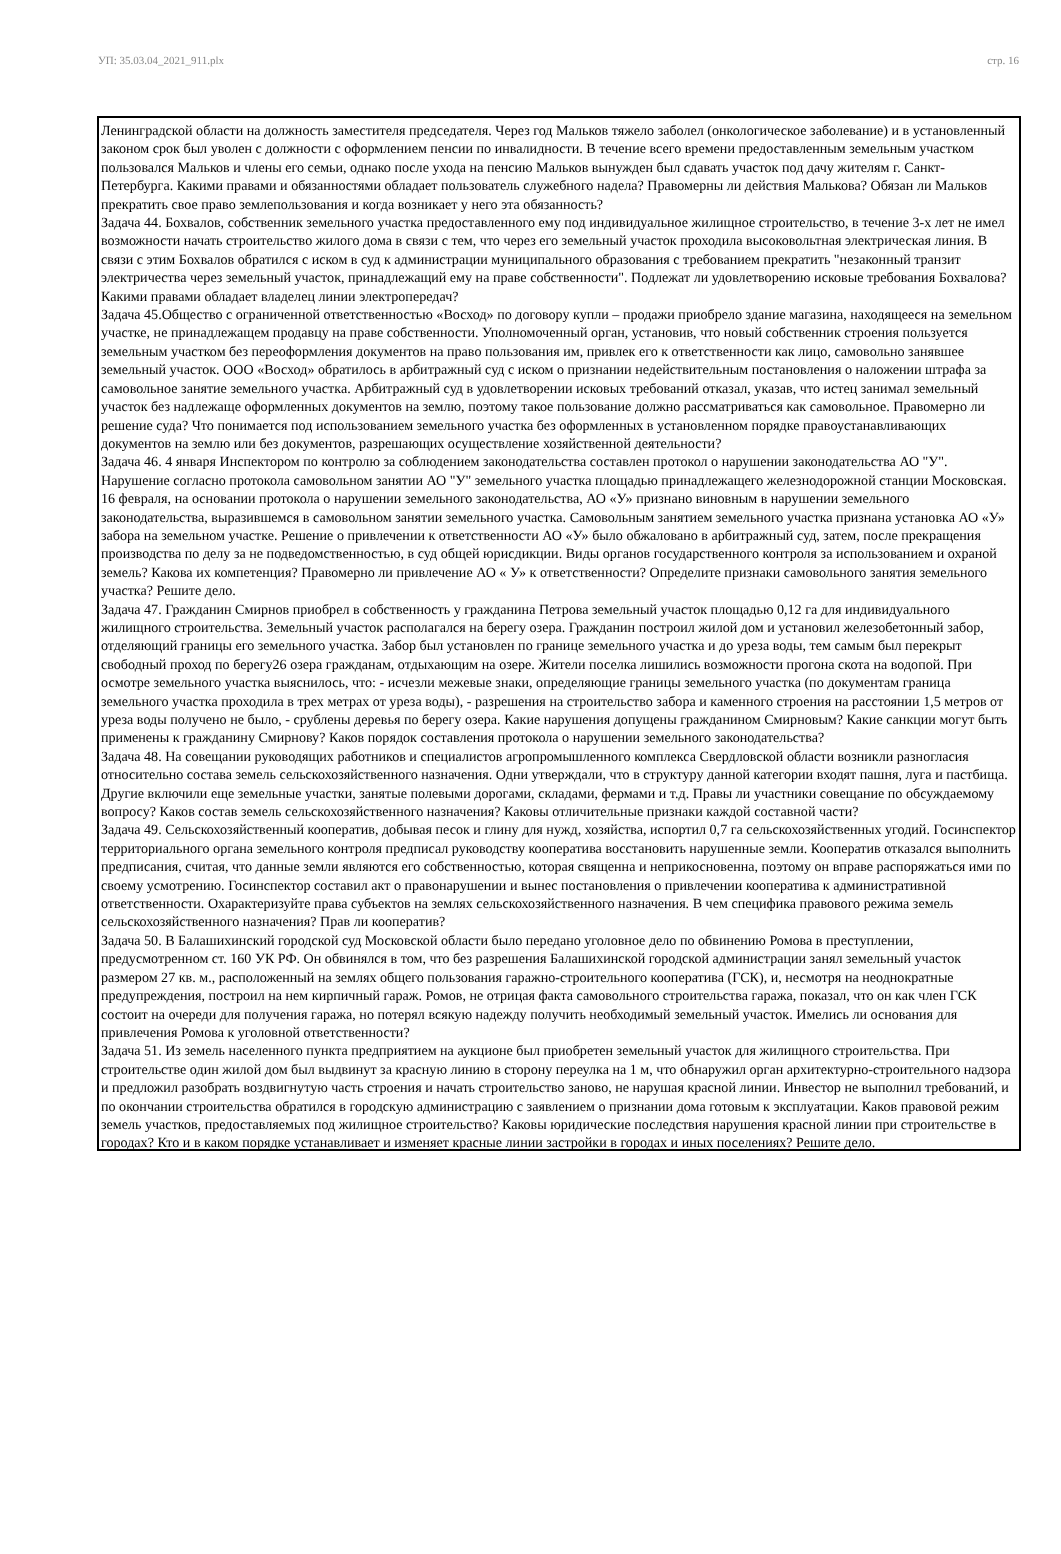УП: 35.03.04_2021_911.plx стр. 16
Ленинградской области на должность заместителя председателя. Через год Мальков тяжело заболел (онкологическое заболевание) и в установленный законом срок был уволен с должности с оформлением пенсии по инвалидности. В течение всего времени предоставленным земельным участком пользовался Мальков и члены его семьи, однако после ухода на пенсию Мальков вынужден был сдавать участок под дачу жителям г. Санкт-Петербурга. Какими правами и обязанностями обладает пользователь служебного надела? Правомерны ли действия Малькова? Обязан ли Мальков прекратить свое право землепользования и когда возникает у него эта обязанность?
Задача 44. Бохвалов, собственник земельного участка предоставленного ему под индивидуальное жилищное строительство, в течение 3-х лет не имел возможности начать строительство жилого дома в связи с тем, что через его земельный участок проходила высоковольтная электрическая линия. В связи с этим Бохвалов обратился с иском в суд к администрации муниципального образования с требованием прекратить "незаконный транзит электричества через земельный участок, принадлежащий ему на праве собственности". Подлежат ли удовлетворению исковые требования Бохвалова? Какими правами обладает владелец линии электропередач?
Задача 45.Общество с ограниченной ответственностью «Восход» по договору купли – продажи приобрело здание магазина, находящееся на земельном участке, не принадлежащем продавцу на праве собственности. Уполномоченный орган, установив, что новый собственник строения пользуется земельным участком без переоформления документов на право пользования им, привлек его к ответственности как лицо, самовольно занявшее земельный участок. ООО «Восход» обратилось в арбитражный суд с иском о признании недействительным постановления о наложении штрафа за самовольное занятие земельного участка. Арбитражный суд в удовлетворении исковых требований отказал, указав, что истец занимал земельный участок без надлежаще оформленных документов на землю, поэтому такое пользование должно рассматриваться как самовольное. Правомерно ли решение суда? Что понимается под использованием земельного участка без оформленных в установленном порядке правоустанавливающих документов на землю или без документов, разрешающих осуществление хозяйственной деятельности?
Задача 46. 4 января Инспектором по контролю за соблюдением законодательства составлен протокол о нарушении законодательства АО "У". Нарушение согласно протокола самовольном занятии АО "У" земельного участка площадью принадлежащего железнодорожной станции Московская. 16 февраля, на основании протокола о нарушении земельного законодательства, АО «У» признано виновным в нарушении земельного законодательства, выразившемся в самовольном занятии земельного участка. Самовольным занятием земельного участка признана установка АО «У» забора на земельном участке. Решение о привлечении к ответственности АО «У» было обжаловано в арбитражный суд, затем, после прекращения производства по делу за не подведомственностью, в суд общей юрисдикции. Виды органов государственного контроля за использованием и охраной земель? Какова их компетенция? Правомерно ли привлечение АО « У» к ответственности? Определите признаки самовольного занятия земельного участка? Решите дело.
Задача 47. Гражданин Смирнов приобрел в собственность у гражданина Петрова земельный участок площадью 0,12 га для индивидуального жилищного строительства. Земельный участок располагался на берегу озера. Гражданин построил жилой дом и установил железобетонный забор, отделяющий границы его земельного участка. Забор был установлен по границе земельного участка и до уреза воды, тем самым был перекрыт свободный проход по берегу26 озера гражданам, отдыхающим на озере. Жители поселка лишились возможности прогона скота на водопой. При осмотре земельного участка выяснилось, что: - исчезли межевые знаки, определяющие границы земельного участка (по документам граница земельного участка проходила в трех метрах от уреза воды), - разрешения на строительство забора и каменного строения на расстоянии 1,5 метров от уреза воды получено не было, - срублены деревья по берегу озера. Какие нарушения допущены гражданином Смирновым? Какие санкции могут быть применены к гражданину Смирнову? Каков порядок составления протокола о нарушении земельного законодательства?
Задача 48. На совещании руководящих работников и специалистов агропромышленного комплекса Свердловской области возникли разногласия относительно состава земель сельскохозяйственного назначения. Одни утверждали, что в структуру данной категории входят пашня, луга и пастбища. Другие включили еще земельные участки, занятые полевыми дорогами, складами, фермами и т.д. Правы ли участники совещание по обсуждаемому вопросу? Каков состав земель сельскохозяйственного назначения? Каковы отличительные признаки каждой составной части?
Задача 49. Сельскохозяйственный кооператив, добывая песок и глину для нужд, хозяйства, испортил 0,7 га сельскохозяйственных угодий. Госинспектор территориального органа земельного контроля предписал руководству кооператива восстановить нарушенные земли. Кооператив отказался выполнить предписания, считая, что данные земли являются его собственностью, которая священна и неприкосновенна, поэтому он вправе распоряжаться ими по своему усмотрению. Госинспектор составил акт о правонарушении и вынес постановления о привлечении кооператива к административной ответственности. Охарактеризуйте права субъектов на землях сельскохозяйственного назначения. В чем специфика правового режима земель сельскохозяйственного назначения? Прав ли кооператив?
Задача 50. В Балашихинский городской суд Московской области было передано уголовное дело по обвинению Ромова в преступлении, предусмотренном ст. 160 УК РФ. Он обвинялся в том, что без разрешения Балашихинской городской администрации занял земельный участок размером 27 кв. м., расположенный на землях общего пользования гаражно-строительного кооператива (ГСК), и, несмотря на неоднократные предупреждения, построил на нем кирпичный гараж. Ромов, не отрицая факта самовольного строительства гаража, показал, что он как член ГСК состоит на очереди для получения гаража, но потерял всякую надежду получить необходимый земельный участок. Имелись ли основания для привлечения Ромова к уголовной ответственности?
Задача 51. Из земель населенного пункта предприятием на аукционе был приобретен земельный участок для жилищного строительства. При строительстве один жилой дом был выдвинут за красную линию в сторону переулка на 1 м, что обнаружил орган архитектурно-строительного надзора и предложил разобрать воздвигнутую часть строения и начать строительство заново, не нарушая красной линии. Инвестор не выполнил требований, и по окончании строительства обратился в городскую администрацию с заявлением о признании дома готовым к эксплуатации. Каков правовой режим земель участков, предоставляемых под жилищное строительство? Каковы юридические последствия нарушения красной линии при строительстве в городах? Кто и в каком порядке устанавливает и изменяет красные линии застройки в городах и иных поселениях? Решите дело.